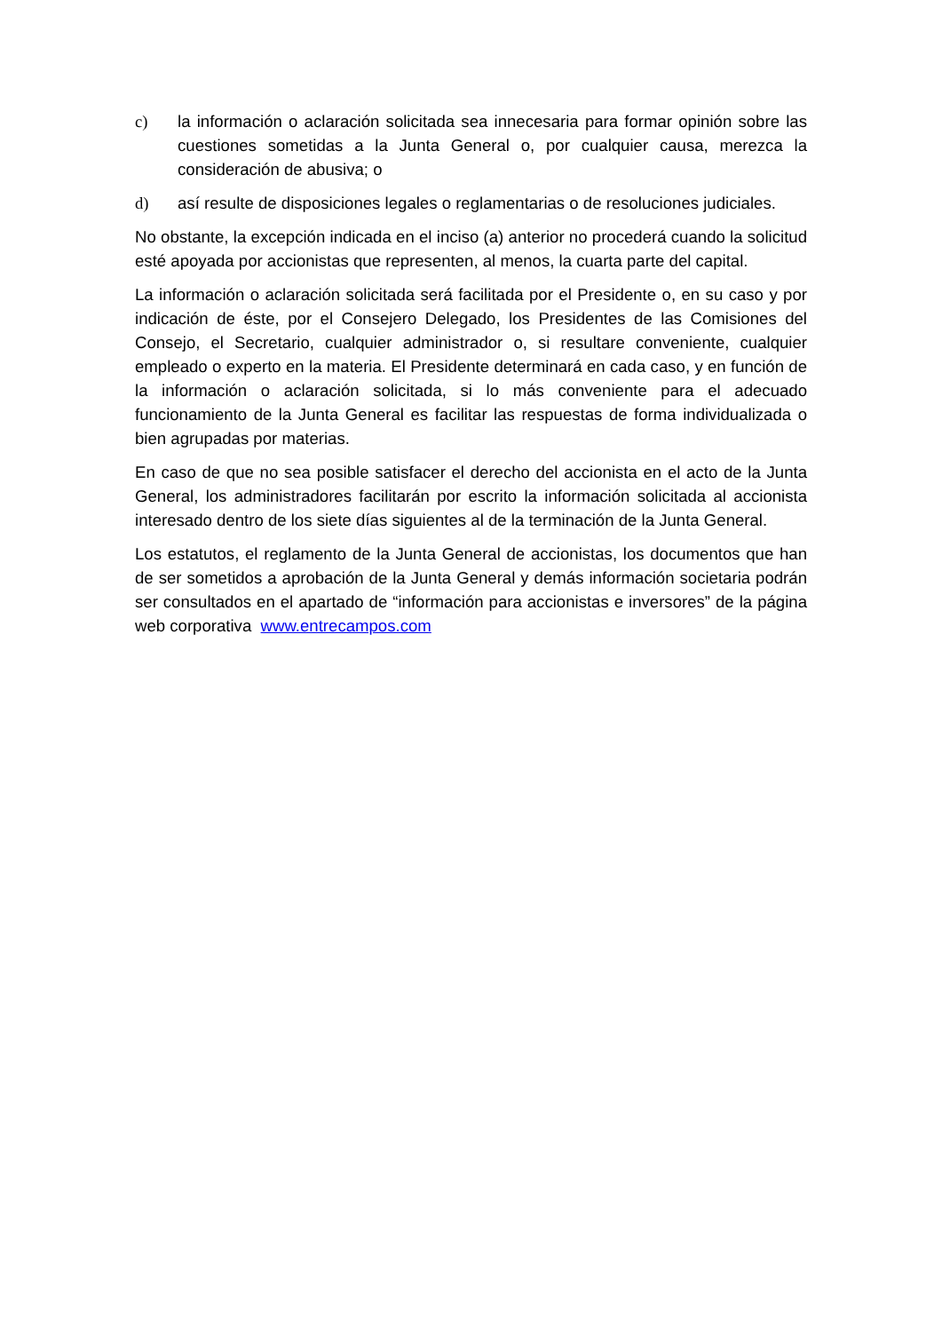c) la información o aclaración solicitada sea innecesaria para formar opinión sobre las cuestiones sometidas a la Junta General o, por cualquier causa, merezca la consideración de abusiva; o
d) así resulte de disposiciones legales o reglamentarias o de resoluciones judiciales.
No obstante, la excepción indicada en el inciso (a) anterior no procederá cuando la solicitud esté apoyada por accionistas que representen, al menos, la cuarta parte del capital.
La información o aclaración solicitada será facilitada por el Presidente o, en su caso y por indicación de éste, por el Consejero Delegado, los Presidentes de las Comisiones del Consejo, el Secretario, cualquier administrador o, si resultare conveniente, cualquier empleado o experto en la materia. El Presidente determinará en cada caso, y en función de la información o aclaración solicitada, si lo más conveniente para el adecuado funcionamiento de la Junta General es facilitar las respuestas de forma individualizada o bien agrupadas por materias.
En caso de que no sea posible satisfacer el derecho del accionista en el acto de la Junta General, los administradores facilitarán por escrito la información solicitada al accionista interesado dentro de los siete días siguientes al de la terminación de la Junta General.
Los estatutos, el reglamento de la Junta General de accionistas, los documentos que han de ser sometidos a aprobación de la Junta General y demás información societaria podrán ser consultados en el apartado de “información para accionistas e inversores” de la página web corporativa www.entrecampos.com